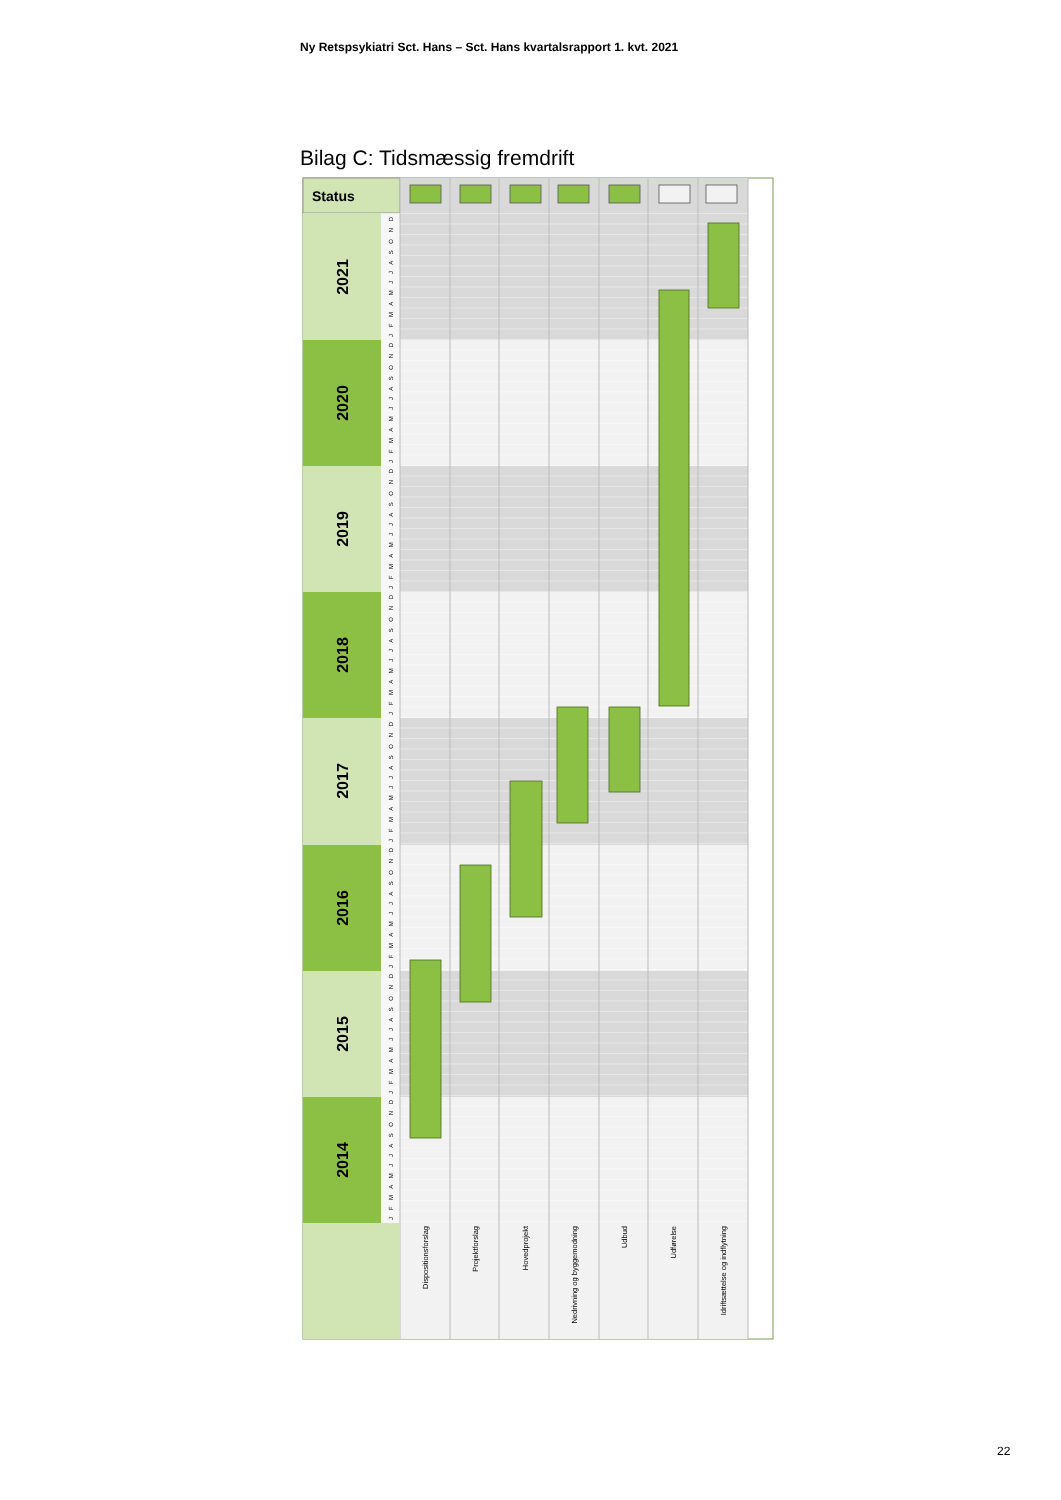Ny Retspsykiatri Sct. Hans – Sct. Hans kvartalsrapport 1. kvt. 2021
Bilag C: Tidsmæssig fremdrift
Status
2021
2020
2019
2018
2017
2016
2015
2014
J F M A M J J A S O N D
J F M A M J J A S O N D
J F M A M J J A S O N D
J F M A M J J A S O N D
J F M A M J J A S O N D
J F M A M J J A S O N D
J F M A M J J A S O N D
J F M A M J J A S O N D
Dispositionsforslag
Projektforslag
Hovedprojekt
Nedrivning og byggemodning
Udbud
Udførelse
Idriftsættelse og indflytning
22